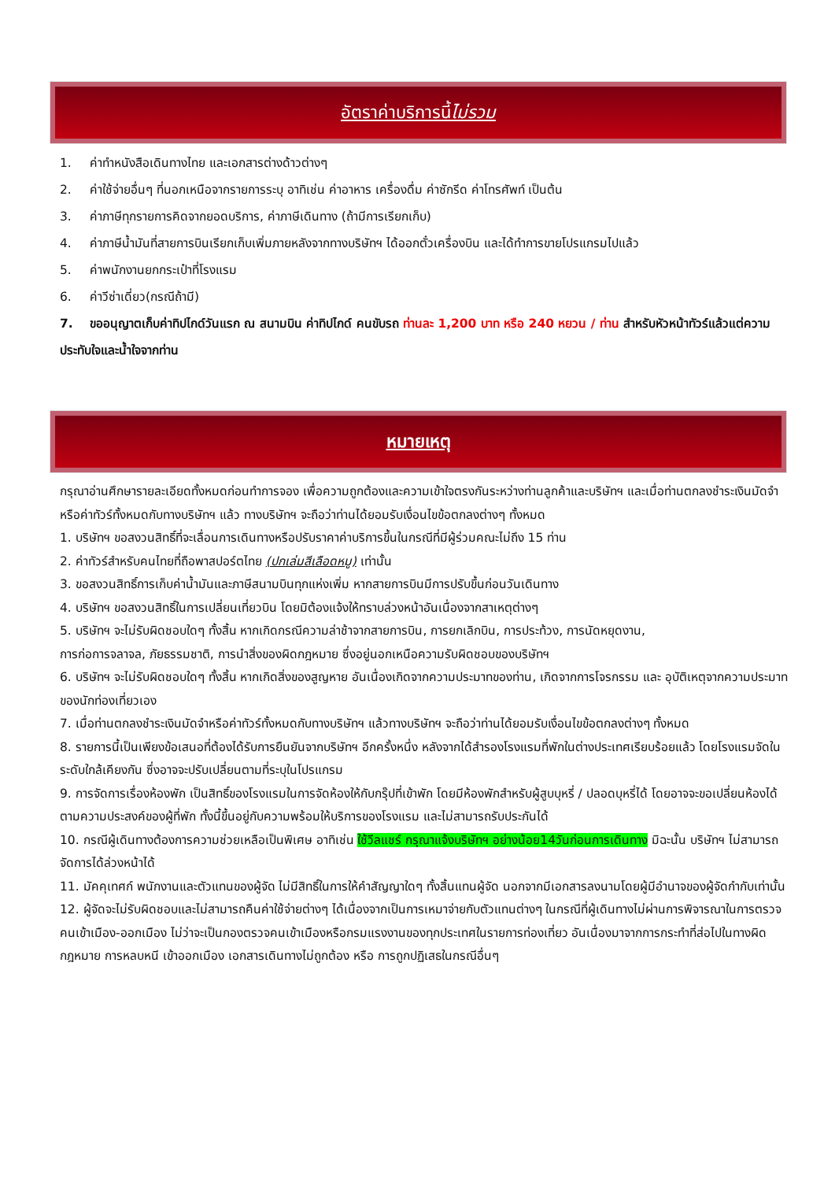อัตราค่าบริการนี้ ไม่รวม
1. ค่าทำหนังสือเดินทางไทย และเอกสารต่างด้าวต่างๆ
2. ค่าใช้จ่ายอื่นๆ ที่นอกเหนือจากรายการระบุ อาทิเช่น ค่าอาหาร เครื่องดื่ม ค่าซักรีด ค่าโทรศัพท์ เป็นต้น
3. ค่าภาษีทุกรายการคิดจากยอดบริการ, ค่าภาษีเดินทาง (ถ้ามีการเรียกเก็บ)
4. ค่าภาษีน้ำมันที่สายการบินเรียกเก็บเพิ่มภายหลังจากทางบริษัทฯ ได้ออกตั๋วเครื่องบิน และได้ทำการขายโปรแกรมไปแล้ว
5. ค่าพนักงานยกกระเป๋าที่โรงแรม
6. ค่าวีซ่าเดี่ยว(กรณีถ้ามี)
7. ขออนุญาตเก็บค่าทิปไกด์วันแรก ณ สนามบิน ค่าทิปไกด์ คนขับรถ ท่านละ 1,200 บาท หรือ 240 หยวน / ท่าน สำหรับหัวหน้าทัวร์แล้วแต่ความประทับใจและน้ำใจจากท่าน
หมายเหตุ
กรุณาอ่านศึกษารายละเอียดทั้งหมดก่อนทำการจอง เพื่อความถูกต้องและความเข้าใจตรงกันระหว่างท่านลูกค้าและบริษัทฯ และเมื่อท่านตกลงชำระเงินมัดจำหรือค่าทัวร์ทั้งหมดกับทางบริษัทฯ แล้ว ทางบริษัทฯ จะถือว่าท่านได้ยอมรับเงื่อนไขข้อตกลงต่างๆ ทั้งหมด
1. บริษัทฯ ขอสงวนสิทธิ์ที่จะเลื่อนการเดินทางหรือปรับราคาค่าบริการขึ้นในกรณีที่มีผู้ร่วมคณะไม่ถึง 15 ท่าน
2. ค่าทัวร์สำหรับคนไทยที่ถือพาสปอร์ตไทย (ปกเล่มสีเลือดหมู) เท่านั้น
3. ขอสงวนสิทธิ์การเก็บค่าน้ำมันและภาษีสนามบินทุกแห่งเพิ่ม หากสายการบินมีการปรับขึ้นก่อนวันเดินทาง
4. บริษัทฯ ขอสงวนสิทธิ์ในการเปลี่ยนเที่ยวบิน โดยมิต้องแจ้งให้ทราบล่วงหน้าอันเนื่องจากสาเหตุต่างๆ
5. บริษัทฯ จะไม่รับผิดชอบใดๆ ทั้งสิ้น หากเกิดกรณีความล่าช้าจากสายการบิน, การยกเลิกบิน, การประท้วง, การนัดหยุดงาน,
การก่อการจลาจล, ภัยธรรมชาติ, การนำสิ่งของผิดกฎหมาย ซึ่งอยู่นอกเหนือความรับผิดชอบของบริษัทฯ
6. บริษัทฯ จะไม่รับผิดชอบใดๆ ทั้งสิ้น หากเกิดสิ่งของสูญหาย อันเนื่องเกิดจากความประมาทของท่าน, เกิดจากการโจรกรรม และ อุบัติเหตุจากความประมาทของนักท่องเที่ยวเอง
7. เมื่อท่านตกลงชำระเงินมัดจำหรือค่าทัวร์ทั้งหมดกับทางบริษัทฯ แล้วทางบริษัทฯ จะถือว่าท่านได้ยอมรับเงื่อนไขข้อตกลงต่างๆ ทั้งหมด
8. รายการนี้เป็นเพียงข้อเสนอที่ต้องได้รับการยืนยันจากบริษัทฯ อีกครั้งหนึ่ง หลังจากได้สำรองโรงแรมที่พักในต่างประเทศเรียบร้อยแล้ว โดยโรงแรมจัดในระดับใกล้เคียงกัน ซึ่งอาจจะปรับเปลี่ยนตามที่ระบุในโปรแกรม
9. การจัดการเรื่องห้องพัก เป็นสิทธิ์ของโรงแรมในการจัดห้องให้กับกรุ๊ปที่เข้าพัก โดยมีห้องพักสำหรับผู้สูบบุหรี่ / ปลอดบุหรี่ได้ โดยอาจจะขอเปลี่ยนห้องได้ตามความประสงค์ของผู้ที่พัก ทั้งนี้ขึ้นอยู่กับความพร้อมให้บริการของโรงแรม และไม่สามารถรับประกันได้
10. กรณีผู้เดินทางต้องการความช่วยเหลือเป็นพิเศษ อาทิเช่น ใช้วีลแชร์ กรุณาแจ้งบริษัทฯ อย่างน้อย14วันก่อนการเดินทาง มิฉะนั้น บริษัทฯ ไม่สามารถจัดการได้ล่วงหน้าได้
11. มัคคุเทศก์ พนักงานและตัวแทนของผู้จัด ไม่มีสิทธิ์ในการให้คำสัญญาใดๆ ทั้งสิ้นแทนผู้จัด นอกจากมีเอกสารลงนามโดยผู้มีอำนาจของผู้จัดกำกับเท่านั้น
12. ผู้จัดจะไม่รับผิดชอบและไม่สามารถคืนค่าใช้จ่ายต่างๆ ได้เนื่องจากเป็นการเหมาจ่ายกับตัวแทนต่างๆ ในกรณีที่ผู้เดินทางไม่ผ่านการพิจารณาในการตรวจคนเข้าเมือง-ออกเมือง ไม่ว่าจะเป็นกองตรวจคนเข้าเมืองหรือกรมแรงงานของทุกประเทศในรายการท่องเที่ยว อันเนื่องมาจากการกระทำที่ส่อไปในทางผิดกฎหมาย การหลบหนี เข้าออกเมือง เอกสารเดินทางไม่ถูกต้อง หรือ การถูกปฏิเสธในกรณีอื่นๆ